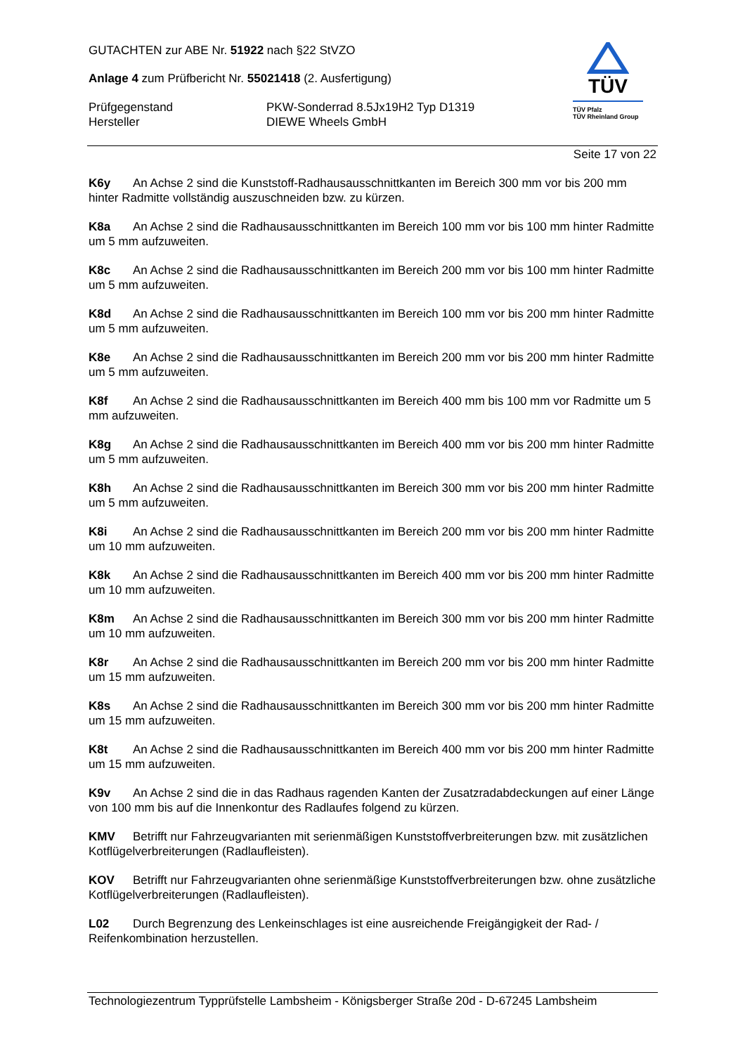GUTACHTEN zur ABE Nr. 51922 nach §22 StVZO
Anlage 4 zum Prüfbericht Nr. 55021418 (2. Ausfertigung)
Prüfgegenstand
PKW-Sonderrad 8.5Jx19H2 Typ D1319
Hersteller
DIEWE Wheels GmbH
TÜV
TÜV Pfalz
TÜV Rheinland Group
Seite 17 von 22
K6y An Achse 2 sind die Kunststoff-Radhausausschnittkanten im Bereich 300 mm vor bis 200 mm hinter Radmitte vollständig auszuschneiden bzw. zu kürzen.
K8a An Achse 2 sind die Radhausausschnittkanten im Bereich 100 mm vor bis 100 mm hinter Radmitte um 5 mm aufzuweiten.
K8c An Achse 2 sind die Radhausausschnittkanten im Bereich 200 mm vor bis 100 mm hinter Radmitte um 5 mm aufzuweiten.
K8d An Achse 2 sind die Radhausausschnittkanten im Bereich 100 mm vor bis 200 mm hinter Radmitte um 5 mm aufzuweiten.
K8e An Achse 2 sind die Radhausausschnittkanten im Bereich 200 mm vor bis 200 mm hinter Radmitte um 5 mm aufzuweiten.
K8f An Achse 2 sind die Radhausausschnittkanten im Bereich 400 mm bis 100 mm vor Radmitte um 5 mm aufzuweiten.
K8g An Achse 2 sind die Radhausausschnittkanten im Bereich 400 mm vor bis 200 mm hinter Radmitte um 5 mm aufzuweiten.
K8h An Achse 2 sind die Radhausausschnittkanten im Bereich 300 mm vor bis 200 mm hinter Radmitte um 5 mm aufzuweiten.
K8i An Achse 2 sind die Radhausausschnittkanten im Bereich 200 mm vor bis 200 mm hinter Radmitte um 10 mm aufzuweiten.
K8k An Achse 2 sind die Radhausausschnittkanten im Bereich 400 mm vor bis 200 mm hinter Radmitte um 10 mm aufzuweiten.
K8m An Achse 2 sind die Radhausausschnittkanten im Bereich 300 mm vor bis 200 mm hinter Radmitte um 10 mm aufzuweiten.
K8r An Achse 2 sind die Radhausausschnittkanten im Bereich 200 mm vor bis 200 mm hinter Radmitte um 15 mm aufzuweiten.
K8s An Achse 2 sind die Radhausausschnittkanten im Bereich 300 mm vor bis 200 mm hinter Radmitte um 15 mm aufzuweiten.
K8t An Achse 2 sind die Radhausausschnittkanten im Bereich 400 mm vor bis 200 mm hinter Radmitte um 15 mm aufzuweiten.
K9v An Achse 2 sind die in das Radhaus ragenden Kanten der Zusatzradabdeckungen auf einer Länge von 100 mm bis auf die Innenkontur des Radlaufes folgend zu kürzen.
KMV Betrifft nur Fahrzeugvarianten mit serienmäßigen Kunststoffverbreiterungen bzw. mit zusätzlichen Kotflügelverbreiterungen (Radlaufleisten).
KOV Betrifft nur Fahrzeugvarianten ohne serienmäßige Kunststoffverbreiterungen bzw. ohne zusätzliche Kotflügelverbreiterungen (Radlaufleisten).
L02 Durch Begrenzung des Lenkeinschlages ist eine ausreichende Freigängigkeit der Rad- / Reifenkombination herzustellen.
Technologiezentrum Typprüfstelle Lambsheim - Königsberger Straße 20d - D-67245 Lambsheim